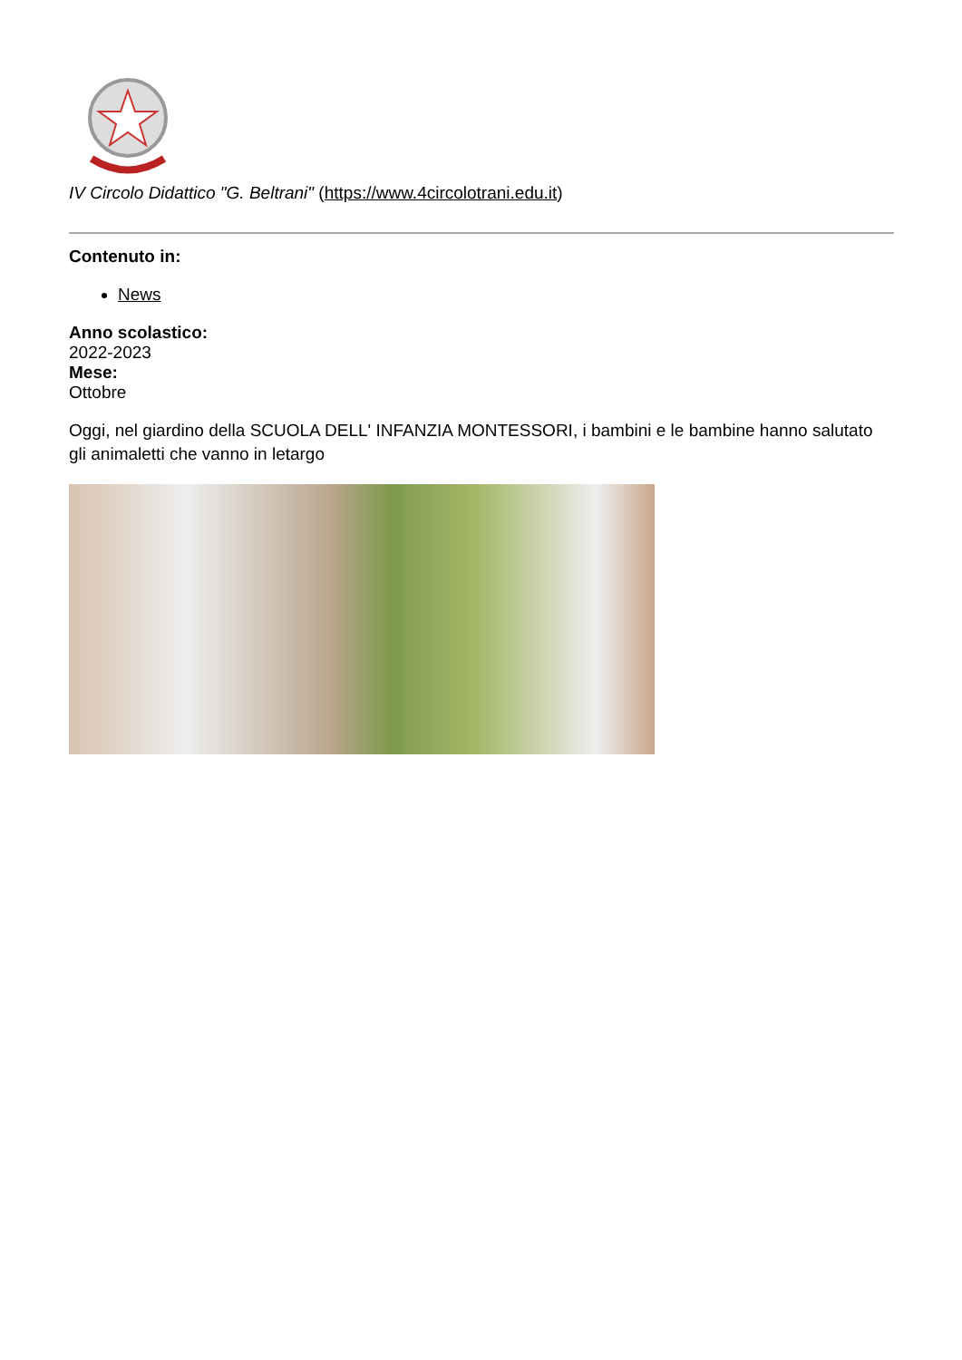IV Circolo Didattico "G. Beltrani" (https://www.4circolotrani.edu.it)
Contenuto in:
News
Anno scolastico:
2022-2023
Mese:
Ottobre
Oggi, nel giardino della SCUOLA DELL' INFANZIA MONTESSORI, i bambini e le bambine hanno salutato gli animaletti che vanno in letargo